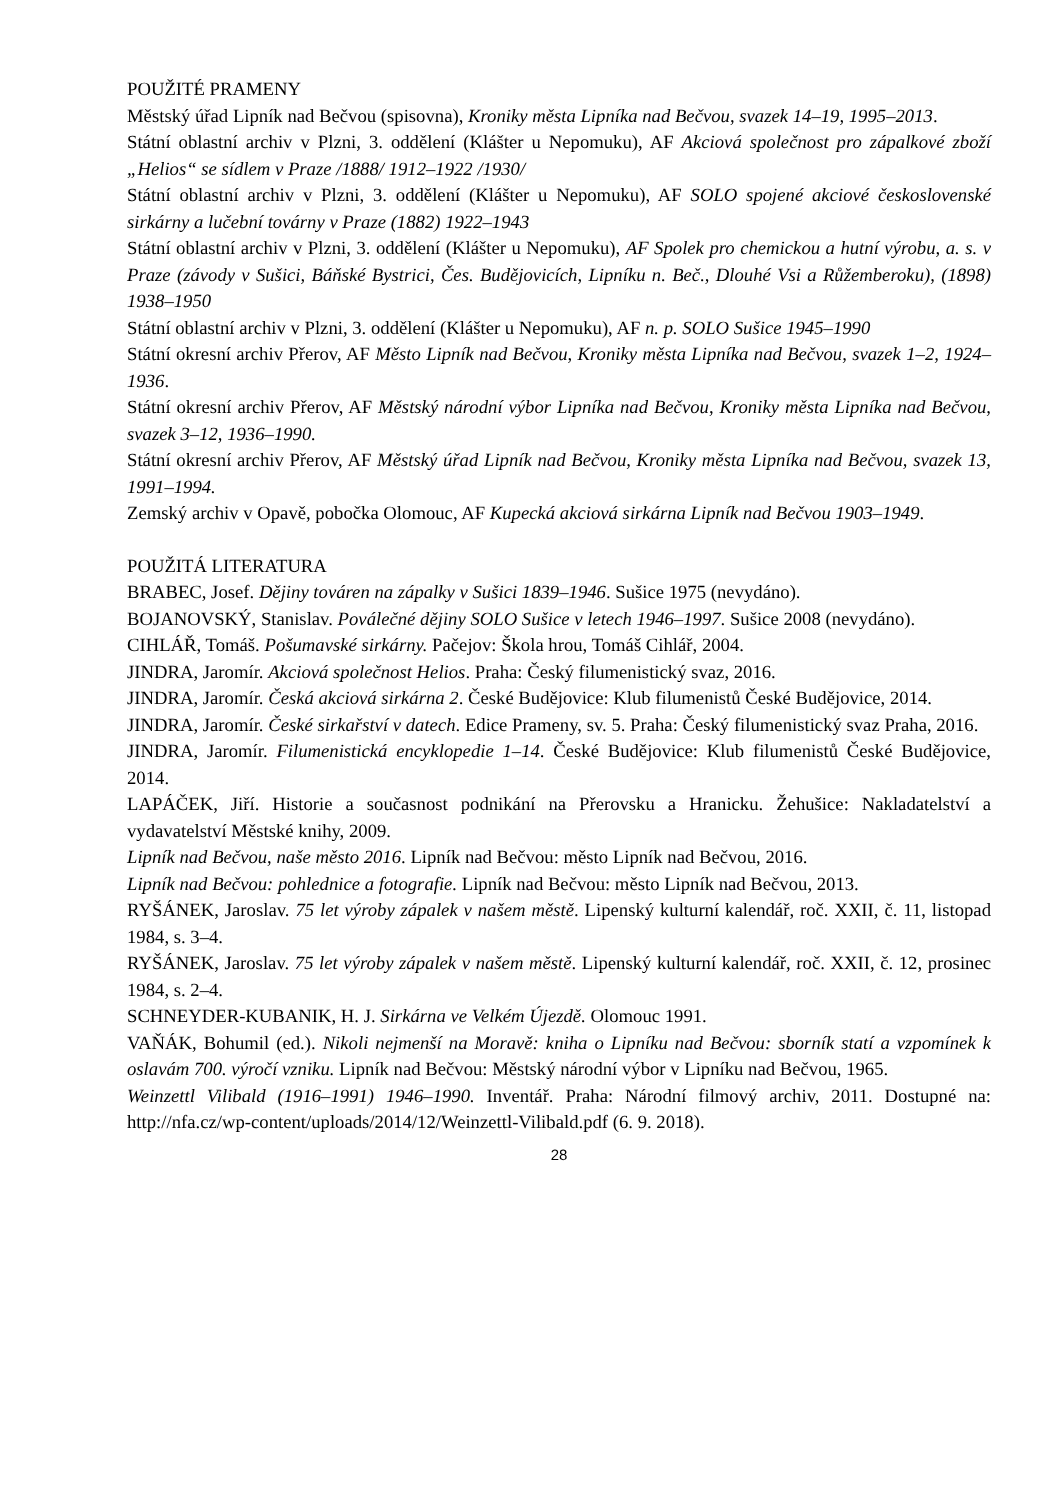POUŽITÉ PRAMENY
Městský úřad Lipník nad Bečvou (spisovna), Kroniky města Lipníka nad Bečvou, svazek 14–19, 1995–2013.
Státní oblastní archiv v Plzni, 3. oddělení (Klášter u Nepomuku), AF Akciová společnost pro zápalkové zboží „Helios“ se sídlem v Praze /1888/ 1912–1922 /1930/
Státní oblastní archiv v Plzni, 3. oddělení (Klášter u Nepomuku), AF SOLO spojené akciové československé sirkárny a lučební továrny v Praze (1882) 1922–1943
Státní oblastní archiv v Plzni, 3. oddělení (Klášter u Nepomuku), AF Spolek pro chemickou a hutní výrobu, a. s. v Praze (závody v Sušici, Báňské Bystrici, Čes. Budějovicích, Lipníku n. Beč., Dlouhé Vsi a Růžemberoku), (1898) 1938–1950
Státní oblastní archiv v Plzni, 3. oddělení (Klášter u Nepomuku), AF n. p. SOLO Sušice 1945–1990
Státní okresní archiv Přerov, AF Město Lipník nad Bečvou, Kroniky města Lipníka nad Bečvou, svazek 1–2, 1924–1936.
Státní okresní archiv Přerov, AF Městský národní výbor Lipníka nad Bečvou, Kroniky města Lipníka nad Bečvou, svazek 3–12, 1936–1990.
Státní okresní archiv Přerov, AF Městský úřad Lipník nad Bečvou, Kroniky města Lipníka nad Bečvou, svazek 13, 1991–1994.
Zemský archiv v Opavě, pobočka Olomouc, AF Kupecká akciová sirkárna Lipník nad Bečvou 1903–1949.
POUŽITÁ LITERATURA
BRABEC, Josef. Dějiny továren na zápalky v Sušici 1839–1946. Sušice 1975 (nevydáno).
BOJANOVSKÝ, Stanislav. Poválečné dějiny SOLO Sušice v letech 1946–1997. Sušice 2008 (nevydáno).
CIHLÁŘ, Tomáš. Pošumavské sirkárny. Pačejov: Škola hrou, Tomáš Cihlář, 2004.
JINDRA, Jaromír. Akciová společnost Helios. Praha: Český filumenistický svaz, 2016.
JINDRA, Jaromír. Česká akciová sirkárna 2. České Budějovice: Klub filumenistů České Budějovice, 2014.
JINDRA, Jaromír. České sirkařství v datech. Edice Prameny, sv. 5. Praha: Český filumenistický svaz Praha, 2016.
JINDRA, Jaromír. Filumenistická encyklopedie 1–14. České Budějovice: Klub filumenistů České Budějovice, 2014.
LAPÁČEK, Jiří. Historie a současnost podnikání na Přerovsku a Hranicku. Žehušice: Nakladatelství a vydavatelství Městské knihy, 2009.
Lipník nad Bečvou, naše město 2016. Lipník nad Bečvou: město Lipník nad Bečvou, 2016.
Lipník nad Bečvou: pohlednice a fotografie. Lipník nad Bečvou: město Lipník nad Bečvou, 2013.
RYŠÁNEK, Jaroslav. 75 let výroby zápalek v našem městě. Lipenský kulturní kalendář, roč. XXII, č. 11, listopad 1984, s. 3–4.
RYŠÁNEK, Jaroslav. 75 let výroby zápalek v našem městě. Lipenský kulturní kalendář, roč. XXII, č. 12, prosinec 1984, s. 2–4.
SCHNEYDER-KUBANIK, H. J. Sirkárna ve Velkém Újezdě. Olomouc 1991.
VAŇÁK, Bohumil (ed.). Nikoli nejmenší na Moravě: kniha o Lipníku nad Bečvou: sborník statí a vzpomínek k oslavám 700. výročí vzniku. Lipník nad Bečvou: Městský národní výbor v Lipníku nad Bečvou, 1965.
Weinzettl Vilibald (1916–1991) 1946–1990. Inventář. Praha: Národní filmový archiv, 2011. Dostupné na: http://nfa.cz/wp-content/uploads/2014/12/Weinzettl-Vilibald.pdf (6. 9. 2018).
28